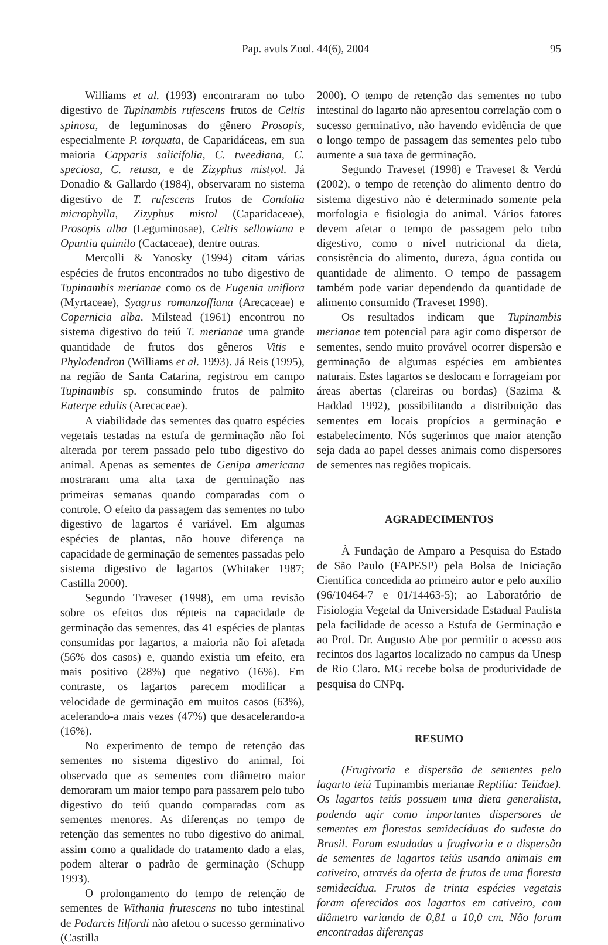Pap. avuls Zool. 44(6), 2004 95
Williams et al. (1993) encontraram no tubo digestivo de Tupinambis rufescens frutos de Celtis spinosa, de leguminosas do gênero Prosopis, especialmente P. torquata, de Caparidáceas, em sua maioria Capparis salicifolia, C. tweediana, C. speciosa, C. retusa, e de Zizyphus mistyol. Já Donadio & Gallardo (1984), observaram no sistema digestivo de T. rufescens frutos de Condalia microphylla, Zizyphus mistol (Caparidaceae), Prosopis alba (Leguminosae), Celtis sellowiana e Opuntia quimilo (Cactaceae), dentre outras.
Mercolli & Yanosky (1994) citam várias espécies de frutos encontrados no tubo digestivo de Tupinambis merianae como os de Eugenia uniflora (Myrtaceae), Syagrus romanzoffiana (Arecaceae) e Copernicia alba. Milstead (1961) encontrou no sistema digestivo do teiú T. merianae uma grande quantidade de frutos dos gêneros Vitis e Phylodendron (Williams et al. 1993). Já Reis (1995), na região de Santa Catarina, registrou em campo Tupinambis sp. consumindo frutos de palmito Euterpe edulis (Arecaceae).
A viabilidade das sementes das quatro espécies vegetais testadas na estufa de germinação não foi alterada por terem passado pelo tubo digestivo do animal. Apenas as sementes de Genipa americana mostraram uma alta taxa de germinação nas primeiras semanas quando comparadas com o controle. O efeito da passagem das sementes no tubo digestivo de lagartos é variável. Em algumas espécies de plantas, não houve diferença na capacidade de germinação de sementes passadas pelo sistema digestivo de lagartos (Whitaker 1987; Castilla 2000).
Segundo Traveset (1998), em uma revisão sobre os efeitos dos répteis na capacidade de germinação das sementes, das 41 espécies de plantas consumidas por lagartos, a maioria não foi afetada (56% dos casos) e, quando existia um efeito, era mais positivo (28%) que negativo (16%). Em contraste, os lagartos parecem modificar a velocidade de germinação em muitos casos (63%), acelerando-a mais vezes (47%) que desacelerando-a (16%).
No experimento de tempo de retenção das sementes no sistema digestivo do animal, foi observado que as sementes com diâmetro maior demoraram um maior tempo para passarem pelo tubo digestivo do teiú quando comparadas com as sementes menores. As diferenças no tempo de retenção das sementes no tubo digestivo do animal, assim como a qualidade do tratamento dado a elas, podem alterar o padrão de germinação (Schupp 1993).
O prolongamento do tempo de retenção de sementes de Withania frutescens no tubo intestinal de Podarcis lilfordi não afetou o sucesso germinativo (Castilla
2000). O tempo de retenção das sementes no tubo intestinal do lagarto não apresentou correlação com o sucesso germinativo, não havendo evidência de que o longo tempo de passagem das sementes pelo tubo aumente a sua taxa de germinação.
Segundo Traveset (1998) e Traveset & Verdú (2002), o tempo de retenção do alimento dentro do sistema digestivo não é determinado somente pela morfologia e fisiologia do animal. Vários fatores devem afetar o tempo de passagem pelo tubo digestivo, como o nível nutricional da dieta, consistência do alimento, dureza, água contida ou quantidade de alimento. O tempo de passagem também pode variar dependendo da quantidade de alimento consumido (Traveset 1998).
Os resultados indicam que Tupinambis merianae tem potencial para agir como dispersor de sementes, sendo muito provável ocorrer dispersão e germinação de algumas espécies em ambientes naturais. Estes lagartos se deslocam e forrageiam por áreas abertas (clareiras ou bordas) (Sazima & Haddad 1992), possibilitando a distribuição das sementes em locais propícios a germinação e estabelecimento. Nós sugerimos que maior atenção seja dada ao papel desses animais como dispersores de sementes nas regiões tropicais.
AGRADECIMENTOS
À Fundação de Amparo a Pesquisa do Estado de São Paulo (FAPESP) pela Bolsa de Iniciação Científica concedida ao primeiro autor e pelo auxílio (96/10464-7 e 01/14463-5); ao Laboratório de Fisiologia Vegetal da Universidade Estadual Paulista pela facilidade de acesso a Estufa de Germinação e ao Prof. Dr. Augusto Abe por permitir o acesso aos recintos dos lagartos localizado no campus da Unesp de Rio Claro. MG recebe bolsa de produtividade de pesquisa do CNPq.
RESUMO
(Frugivoria e dispersão de sementes pelo lagarto teiú Tupinambis merianae Reptilia: Teiidae). Os lagartos teiús possuem uma dieta generalista, podendo agir como importantes dispersores de sementes em florestas semidecíduas do sudeste do Brasil. Foram estudadas a frugivoria e a dispersão de sementes de lagartos teiús usando animais em cativeiro, através da oferta de frutos de uma floresta semidecídua. Frutos de trinta espécies vegetais foram oferecidos aos lagartos em cativeiro, com diâmetro variando de 0,81 a 10,0 cm. Não foram encontradas diferenças